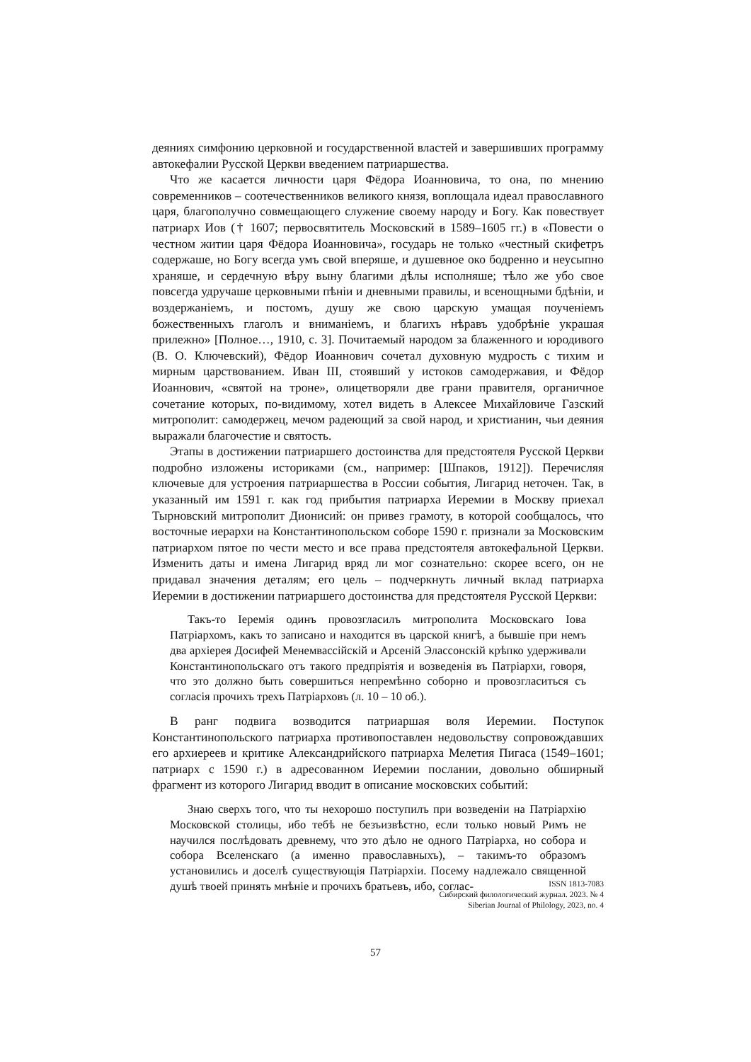деяниях симфонию церковной и государственной властей и завершивших программу автокефалии Русской Церкви введением патриаршества.
Что же касается личности царя Фёдора Иоанновича, то она, по мнению современников – соотечественников великого князя, воплощала идеал православного царя, благополучно совмещающего служение своему народу и Богу. Как повествует патриарх Иов († 1607; первосвятитель Московский в 1589–1605 гг.) в «Повести о честном житии царя Фёдора Иоанновича», государь не только «честный скифетръ содержаше, но Богу всегда умъ свой вперяше, и душевное око бодренно и неусыпно храняше, и сердечную вѣру выну благими дѣлы исполняше; тѣло же убо свое повсегда удручаше церковными пѣнiи и дневными правилы, и всенощными бдѣнiи, и воздержанiемъ, и постомъ, душу же свою царскую умащая поученiемъ божественныхъ глаголъ и вниманiемъ, и благихъ нѣравъ удобрѣнiе украшая прилежно» [Полное…, 1910, с. 3]. Почитаемый народом за блаженного и юродивого (В. О. Ключевский), Фёдор Иоаннович сочетал духовную мудрость с тихим и мирным царствованием. Иван III, стоявший у истоков самодержавия, и Фёдор Иоаннович, «святой на троне», олицетворяли две грани правителя, органичное сочетание которых, по-видимому, хотел видеть в Алексее Михайловиче Газский митрополит: самодержец, мечом радеющий за свой народ, и христианин, чьи деяния выражали благочестие и святость.
Этапы в достижении патриаршего достоинства для предстоятеля Русской Церкви подробно изложены историками (см., например: [Шпаков, 1912]). Перечисляя ключевые для устроения патриаршества в России события, Лигарид неточен. Так, в указанный им 1591 г. как год прибытия патриарха Иеремии в Москву приехал Тырновский митрополит Дионисий: он привез грамоту, в которой сообщалось, что восточные иерархи на Константинопольском соборе 1590 г. признали за Московским патриархом пятое по чести место и все права предстоятеля автокефальной Церкви. Изменить даты и имена Лигарид вряд ли мог сознательно: скорее всего, он не придавал значения деталям; его цель – подчеркнуть личный вклад патриарха Иеремии в достижении патриаршего достоинства для предстоятеля Русской Церкви:
Такъ-то Iеремiя одинъ провозгласилъ митрополита Московскаго Iова Патрiархомъ, какъ то записано и находится въ царской книгѣ, а бывшiе при немъ два архiерея Досифей Менемвассiйскiй и Арсенiй Элассонскiй крѣпко удерживали Константинопольскаго отъ такого предпрiятiя и возведенiя въ Патрiархи, говоря, что это должно быть совершиться непремѣнно соборно и провозгласиться съ согласiя прочихъ трехъ Патрiарховъ (л. 10 – 10 об.).
В ранг подвига возводится патриаршая воля Иеремии. Поступок Константинопольского патриарха противопоставлен недовольству сопровождавших его архиереев и критике Александрийского патриарха Мелетия Пигаса (1549–1601; патриарх с 1590 г.) в адресованном Иеремии послании, довольно обширный фрагмент из которого Лигарид вводит в описание московских событий:
Знаю сверхъ того, что ты нехорошо поступилъ при возведенiи на Патрiархiю Московской столицы, ибо тебѣ не безъизвѣстно, если только новый Римъ не научился послѣдовать древнему, что это дѣло не одного Патрiарха, но собора и собора Вселенскаго (а именно православныхъ), – такимъ-то образомъ установились и доселѣ существующiя Патрiархiи. Посему надлежало священной душѣ твоей принять мнѣнiе и прочихъ братьевъ, ибо, соглас-
ISSN 1813-7083
Сибирский филологический журнал. 2023. № 4
Siberian Journal of Philology, 2023, no. 4
57